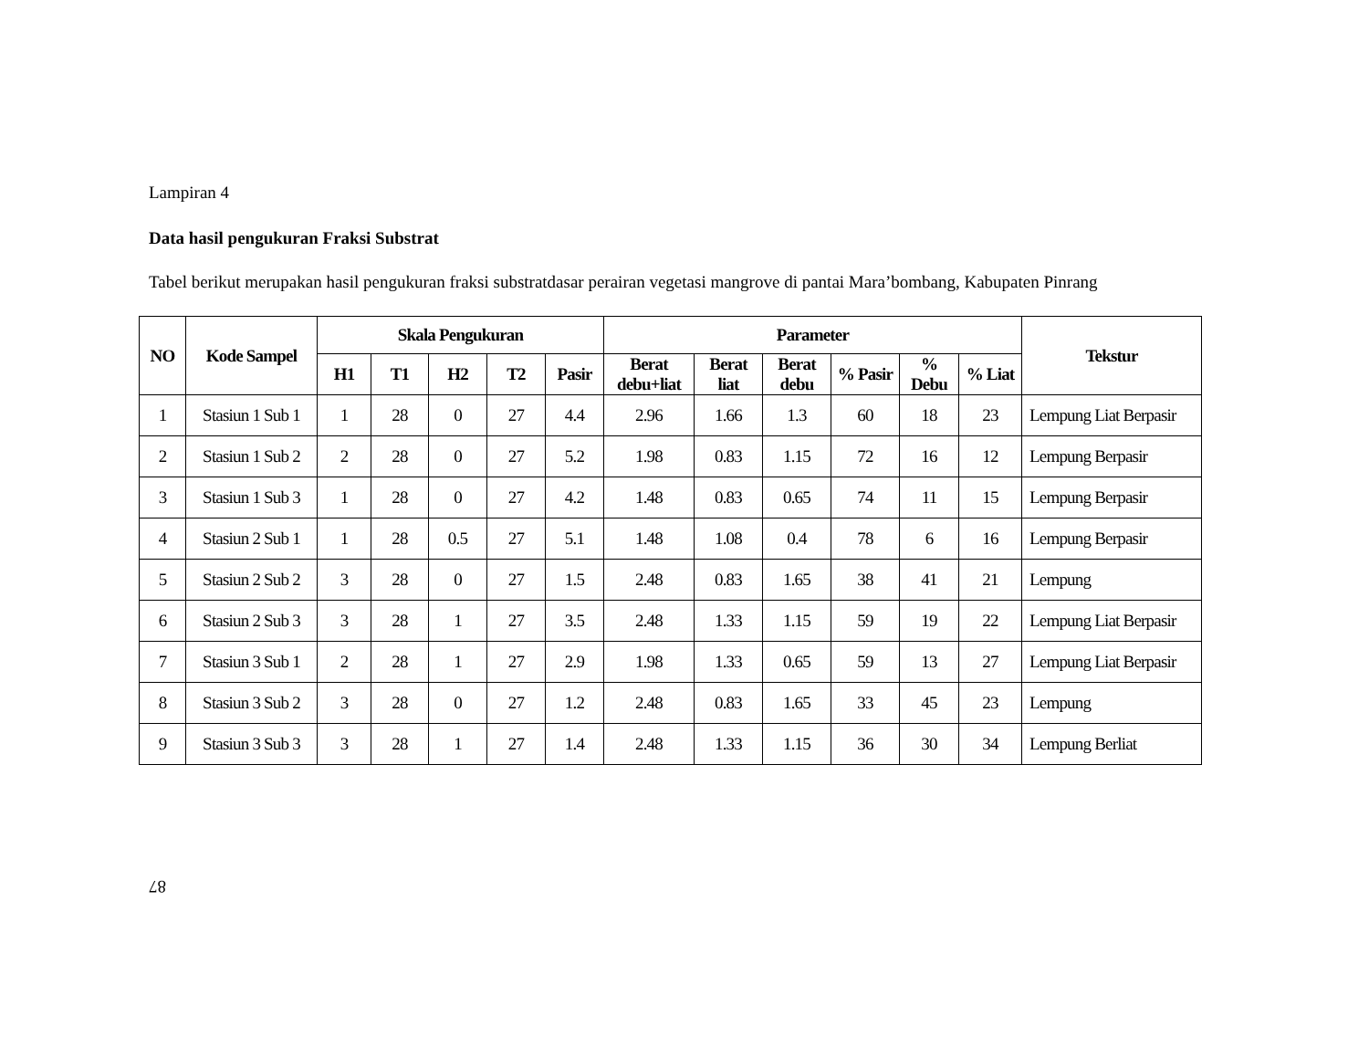Lampiran 4
Data hasil pengukuran Fraksi Substrat
Tabel berikut merupakan hasil pengukuran fraksi substratdasar perairan vegetasi mangrove di pantai Mara’bombang, Kabupaten Pinrang
| NO | Kode Sampel | Skala Pengukuran | | | | | Parameter | | | | | | Tekstur |
| --- | --- | --- | --- | --- | --- | --- | --- | --- | --- | --- | --- | --- | --- |
| | | H1 | T1 | H2 | T2 | Pasir | Berat debu+liat | Berat liat | Berat debu | % Pasir | % Debu | % Liat | |
| 1 | Stasiun 1 Sub 1 | 1 | 28 | 0 | 27 | 4.4 | 2.96 | 1.66 | 1.3 | 60 | 18 | 23 | Lempung Liat Berpasir |
| 2 | Stasiun 1 Sub 2 | 2 | 28 | 0 | 27 | 5.2 | 1.98 | 0.83 | 1.15 | 72 | 16 | 12 | Lempung Berpasir |
| 3 | Stasiun 1 Sub 3 | 1 | 28 | 0 | 27 | 4.2 | 1.48 | 0.83 | 0.65 | 74 | 11 | 15 | Lempung Berpasir |
| 4 | Stasiun 2 Sub 1 | 1 | 28 | 0.5 | 27 | 5.1 | 1.48 | 1.08 | 0.4 | 78 | 6 | 16 | Lempung Berpasir |
| 5 | Stasiun 2 Sub 2 | 3 | 28 | 0 | 27 | 1.5 | 2.48 | 0.83 | 1.65 | 38 | 41 | 21 | Lempung |
| 6 | Stasiun 2 Sub 3 | 3 | 28 | 1 | 27 | 3.5 | 2.48 | 1.33 | 1.15 | 59 | 19 | 22 | Lempung Liat Berpasir |
| 7 | Stasiun 3 Sub 1 | 2 | 28 | 1 | 27 | 2.9 | 1.98 | 1.33 | 0.65 | 59 | 13 | 27 | Lempung Liat Berpasir |
| 8 | Stasiun 3 Sub 2 | 3 | 28 | 0 | 27 | 1.2 | 2.48 | 0.83 | 1.65 | 33 | 45 | 23 | Lempung |
| 9 | Stasiun 3 Sub 3 | 3 | 28 | 1 | 27 | 1.4 | 2.48 | 1.33 | 1.15 | 36 | 30 | 34 | Lempung Berliat |
87